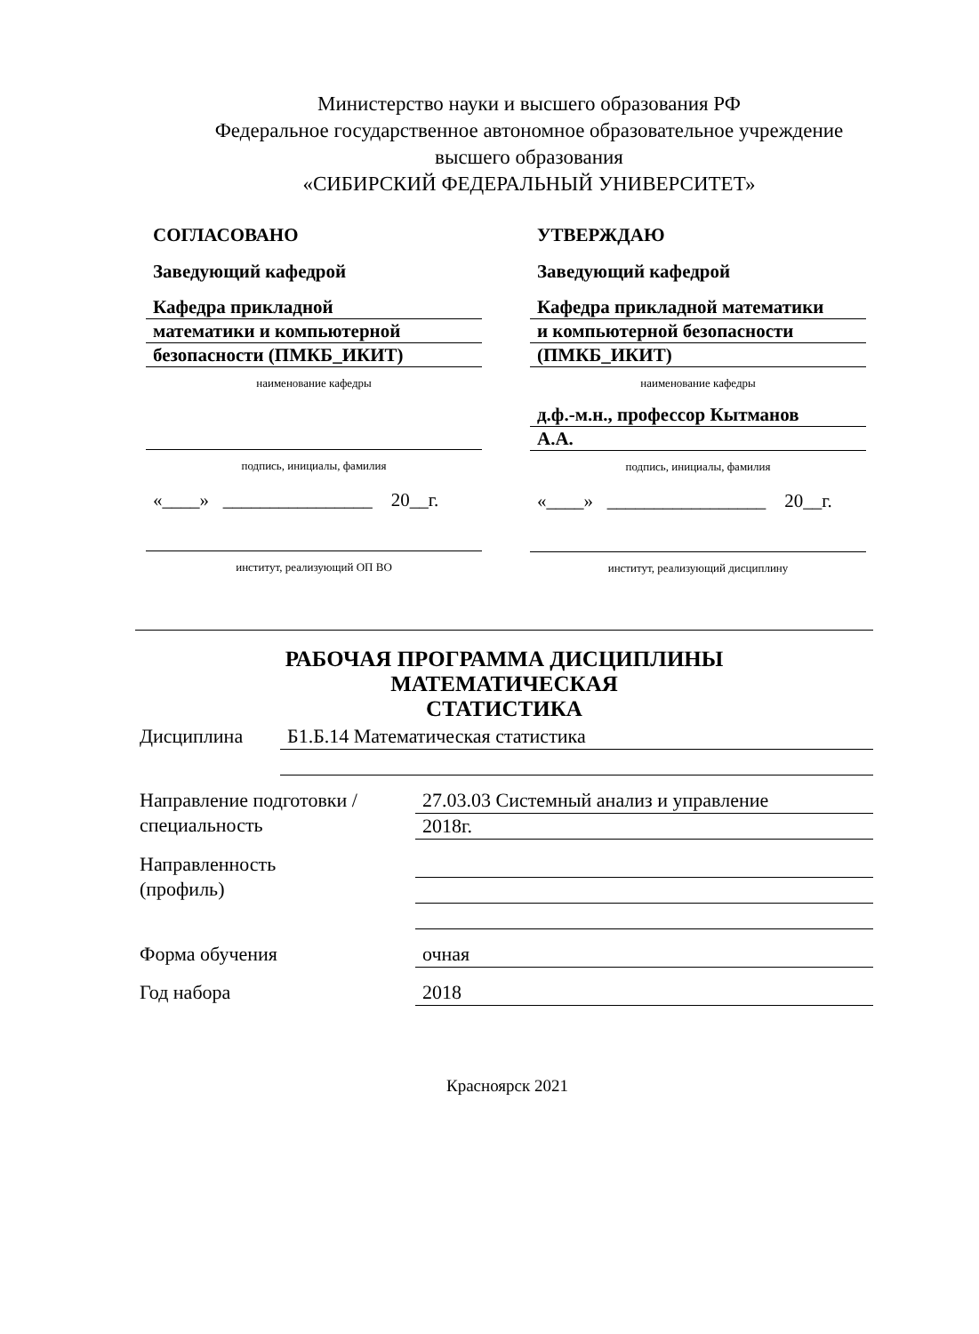Министерство науки и высшего образования РФ
Федеральное государственное автономное образовательное учреждение
высшего образования
«СИБИРСКИЙ ФЕДЕРАЛЬНЫЙ УНИВЕРСИТЕТ»
СОГЛАСОВАНО
Заведующий кафедрой
Кафедра прикладной
математики и компьютерной
безопасности (ПМКБ_ИКИТ)
наименование кафедры
подпись, инициалы, фамилия
«____» ________________ 20__г.
институт, реализующий ОП ВО
УТВЕРЖДАЮ
Заведующий кафедрой
Кафедра прикладной математики
и компьютерной безопасности
(ПМКБ_ИКИТ)
наименование кафедры
д.ф.-м.н., профессор Кытманов
А.А.
подпись, инициалы, фамилия
«____» _________________ 20__г.
институт, реализующий дисциплину
РАБОЧАЯ ПРОГРАММА ДИСЦИПЛИНЫ
МАТЕМАТИЧЕСКАЯ
СТАТИСТИКА
Дисциплина
Б1.Б.14 Математическая статистика
Направление подготовки /
специальность
27.03.03 Системный анализ и управление
2018г.
Направленность
(профиль)
Форма обучения
очная
Год набора
2018
Красноярск 2021